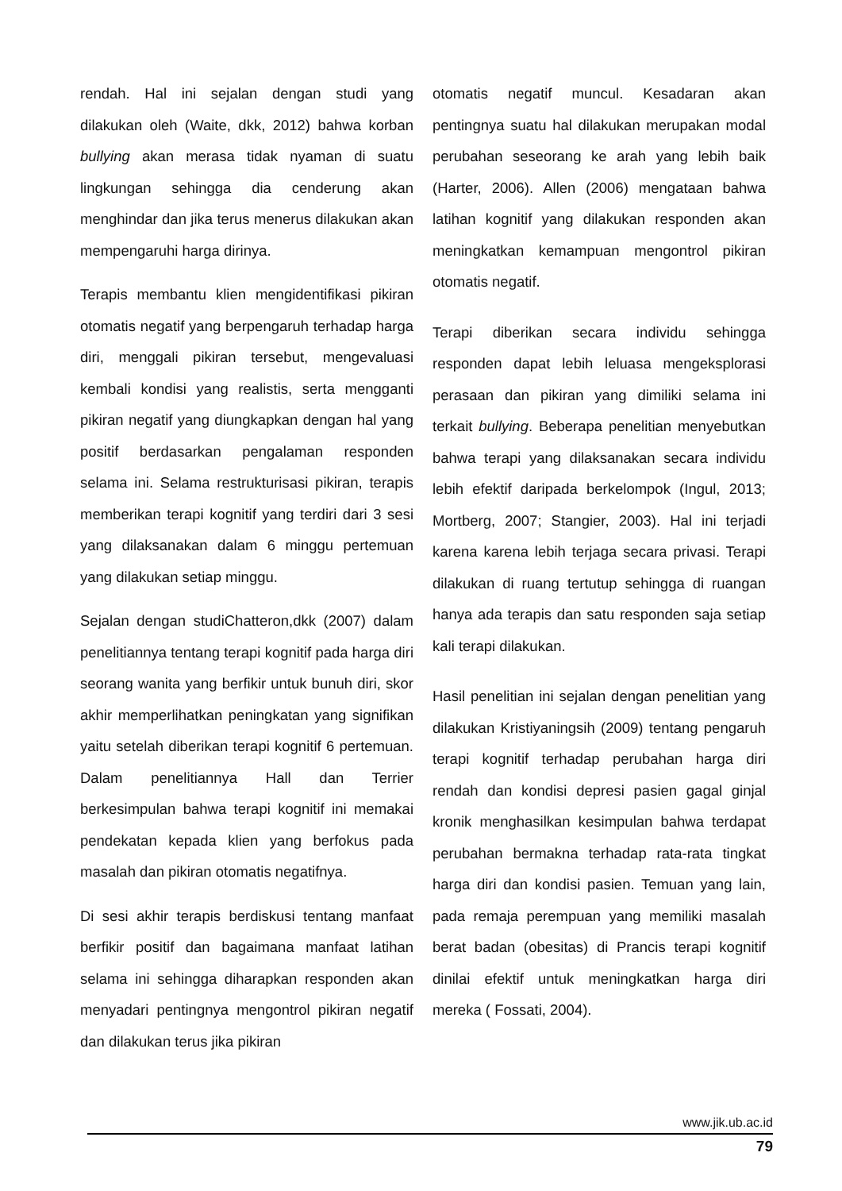rendah. Hal ini sejalan dengan studi yang dilakukan oleh (Waite, dkk, 2012) bahwa korban bullying akan merasa tidak nyaman di suatu lingkungan sehingga dia cenderung akan menghindar dan jika terus menerus dilakukan akan mempengaruhi harga dirinya.
Terapis membantu klien mengidentifikasi pikiran otomatis negatif yang berpengaruh terhadap harga diri, menggali pikiran tersebut, mengevaluasi kembali kondisi yang realistis, serta mengganti pikiran negatif yang diungkapkan dengan hal yang positif berdasarkan pengalaman responden selama ini. Selama restrukturisasi pikiran, terapis memberikan terapi kognitif yang terdiri dari 3 sesi yang dilaksanakan dalam 6 minggu pertemuan yang dilakukan setiap minggu.
Sejalan dengan studiChatteron,dkk (2007) dalam penelitiannya tentang terapi kognitif pada harga diri seorang wanita yang berfikir untuk bunuh diri, skor akhir memperlihatkan peningkatan yang signifikan yaitu setelah diberikan terapi kognitif 6 pertemuan. Dalam penelitiannya Hall dan Terrier berkesimpulan bahwa terapi kognitif ini memakai pendekatan kepada klien yang berfokus pada masalah dan pikiran otomatis negatifnya.
Di sesi akhir terapis berdiskusi tentang manfaat berfikir positif dan bagaimana manfaat latihan selama ini sehingga diharapkan responden akan menyadari pentingnya mengontrol pikiran negatif dan dilakukan terus jika pikiran
otomatis negatif muncul. Kesadaran akan pentingnya suatu hal dilakukan merupakan modal perubahan seseorang ke arah yang lebih baik (Harter, 2006). Allen (2006) mengataan bahwa latihan kognitif yang dilakukan responden akan meningkatkan kemampuan mengontrol pikiran otomatis negatif.
Terapi diberikan secara individu sehingga responden dapat lebih leluasa mengeksplorasi perasaan dan pikiran yang dimiliki selama ini terkait bullying. Beberapa penelitian menyebutkan bahwa terapi yang dilaksanakan secara individu lebih efektif daripada berkelompok (Ingul, 2013; Mortberg, 2007; Stangier, 2003). Hal ini terjadi karena karena lebih terjaga secara privasi. Terapi dilakukan di ruang tertutup sehingga di ruangan hanya ada terapis dan satu responden saja setiap kali terapi dilakukan.
Hasil penelitian ini sejalan dengan penelitian yang dilakukan Kristiyaningsih (2009) tentang pengaruh terapi kognitif terhadap perubahan harga diri rendah dan kondisi depresi pasien gagal ginjal kronik menghasilkan kesimpulan bahwa terdapat perubahan bermakna terhadap rata-rata tingkat harga diri dan kondisi pasien. Temuan yang lain, pada remaja perempuan yang memiliki masalah berat badan (obesitas) di Prancis terapi kognitif dinilai efektif untuk meningkatkan harga diri mereka ( Fossati, 2004).
www.jik.ub.ac.id
79